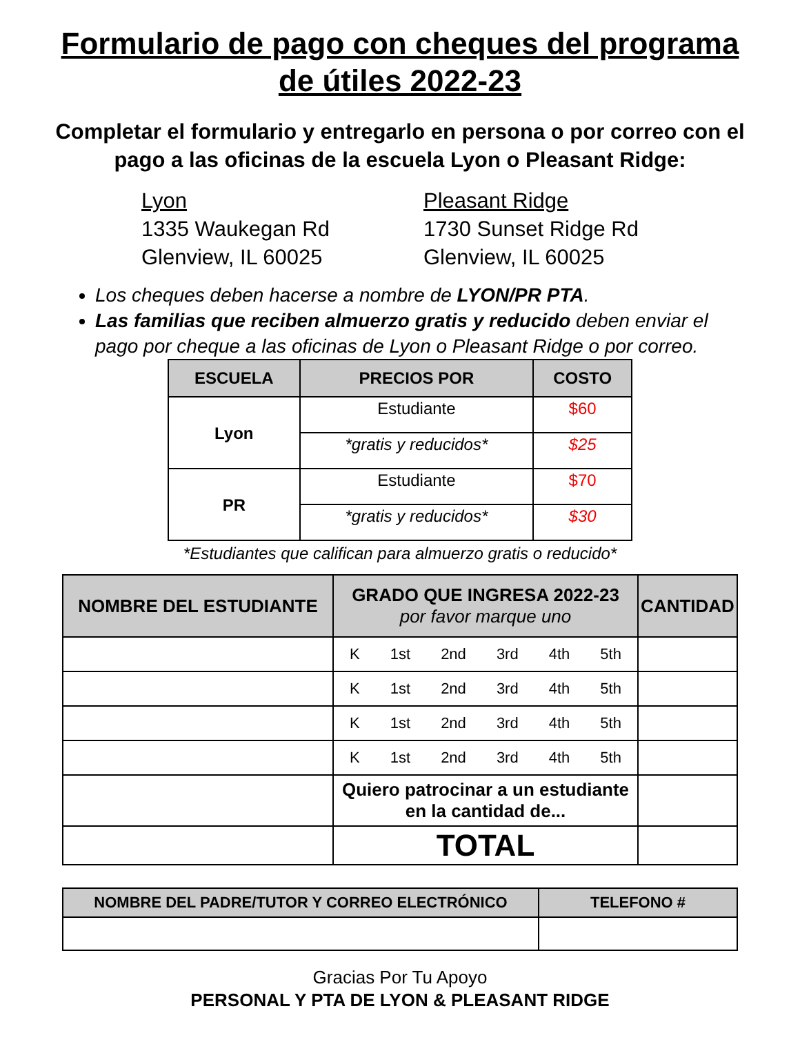Formulario de pago con cheques del programa de útiles 2022-23
Completar el formulario y entregarlo en persona o por correo con el pago a las oficinas de la escuela Lyon o Pleasant Ridge:
Lyon
1335 Waukegan Rd
Glenview, IL 60025
Pleasant Ridge
1730 Sunset Ridge Rd
Glenview, IL 60025
Los cheques deben hacerse a nombre de LYON/PR PTA.
Las familias que reciben almuerzo gratis y reducido deben enviar el pago por cheque a las oficinas de Lyon o Pleasant Ridge o por correo.
| ESCUELA | PRECIOS POR | COSTO |
| --- | --- | --- |
| Lyon | Estudiante | $60 |
| | *gratis y reducidos* | $25 |
| PR | Estudiante | $70 |
| | *gratis y reducidos* | $30 |
*Estudiantes que califican para almuerzo gratis o reducido*
| NOMBRE DEL ESTUDIANTE | GRADO QUE INGRESA 2022-23 por favor marque uno | CANTIDAD |
| --- | --- | --- |
| | K 1st 2nd 3rd 4th 5th | |
| | K 1st 2nd 3rd 4th 5th | |
| | K 1st 2nd 3rd 4th 5th | |
| | K 1st 2nd 3rd 4th 5th | |
| | Quiero patrocinar a un estudiante en la cantidad de... | |
| | TOTAL | |
| NOMBRE DEL PADRE/TUTOR Y CORREO ELECTRÓNICO | TELEFONO # |
| --- | --- |
Gracias Por Tu Apoyo
PERSONAL Y PTA DE LYON & PLEASANT RIDGE